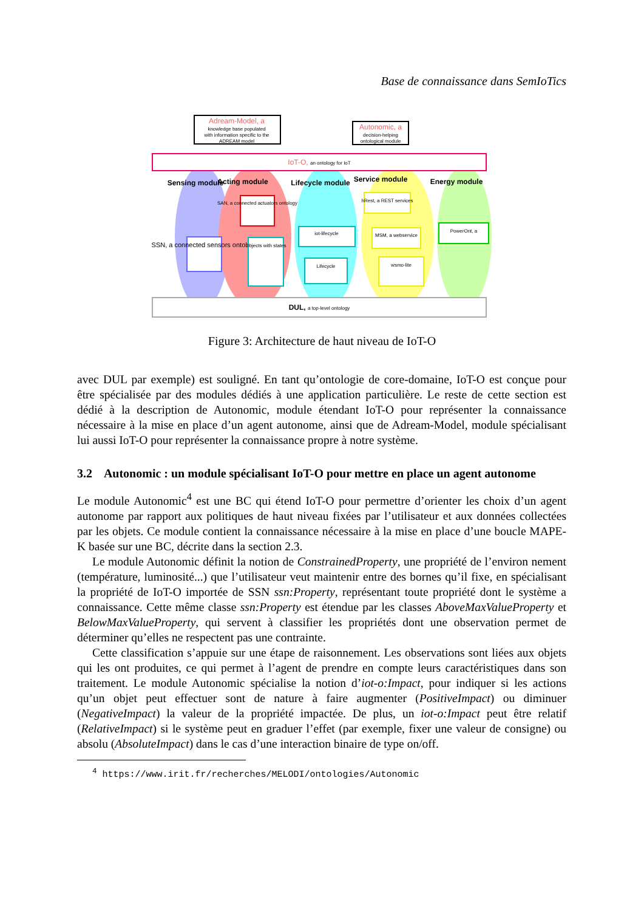Base de connaissance dans SemIoTics
Adream-Model, a
knowledge base populated
with information specific to the
ADREAM model
Autonomic, a
decision-helping
ontological module
IoT-O, an ontology for IoT
Sensing module
Acting module
Lifecycle module
Service module
Energy module
SSN, a connected sensors ontology
SAN, a connected actuators ontology
Objects with states
iot-lifecycle
Lifecycle
hRest, a REST services
MSM, a webservice
wsmo-lite
PowerOnt, a
DUL, a top-level ontology
Figure 3: Architecture de haut niveau de IoT-O
avec DUL par exemple) est souligné. En tant qu’ontologie de core-domaine, IoT-O est conçue pour être spécialisée par des modules dédiés à une application particulière. Le reste de cette section est dédié à la description de Autonomic, module étendant IoT-O pour représenter la connaissance nécessaire à la mise en place d’un agent autonome, ainsi que de Adream-Model, module spécialisant lui aussi IoT-O pour représenter la connaissance propre à notre système.
3.2 Autonomic : un module spécialisant IoT-O pour mettre en place un agent autonome
Le module Autonomic<sup>4</sup> est une BC qui étend IoT-O pour permettre d’orienter les choix d’un agent autonome par rapport aux politiques de haut niveau fixées par l’utilisateur et aux données collectées par les objets. Ce module contient la connaissance nécessaire à la mise en place d’une boucle MAPE-K basée sur une BC, décrite dans la section 2.3.
Le module Autonomic définit la notion de ConstrainedProperty, une propriété de l’environ nement (température, luminosité...) que l’utilisateur veut maintenir entre des bornes qu’il fixe, en spécialisant la propriété de IoT-O importée de SSN ssn:Property, représentant toute propriété dont le système a connaissance. Cette même classe ssn:Property est étendue par les classes AboveMaxValueProperty et BelowMaxValueProperty, qui servent à classifier les propriétés dont une observation permet de déterminer qu’elles ne respectent pas une contrainte.
Cette classification s’appuie sur une étape de raisonnement. Les observations sont liées aux objets qui les ont produites, ce qui permet à l’agent de prendre en compte leurs caractéristiques dans son traitement. Le module Autonomic spécialise la notion d’iot-o:Impact, pour indiquer si les actions qu’un objet peut effectuer sont de nature à faire augmenter (PositiveImpact) ou diminuer (NegativeImpact) la valeur de la propriété impactée. De plus, un iot-o:Impact peut être relatif (RelativeImpact) si le système peut en graduer l’effet (par exemple, fixer une valeur de consigne) ou absolu (AbsoluteImpact) dans le cas d’une interaction binaire de type on/off.
<sup>4</sup> https://www.irit.fr/recherches/MELODI/ontologies/Autonomic